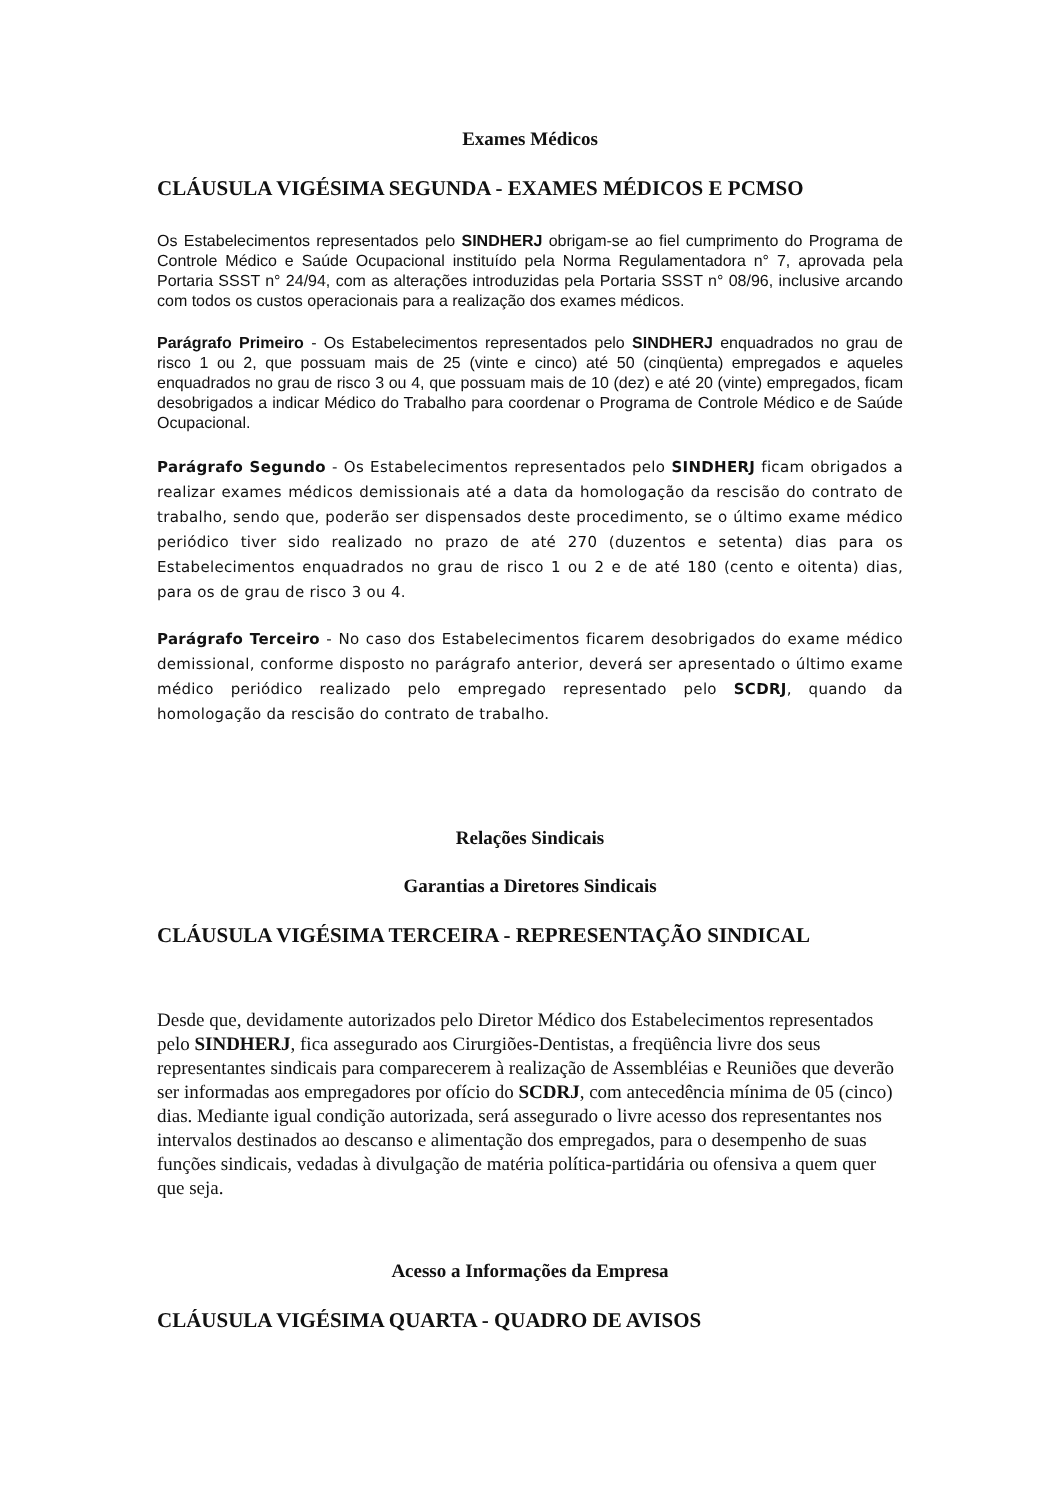Exames Médicos
CLÁUSULA VIGÉSIMA SEGUNDA - EXAMES MÉDICOS E PCMSO
Os Estabelecimentos representados pelo SINDHERJ obrigam-se ao fiel cumprimento do Programa de Controle Médico e Saúde Ocupacional instituído pela Norma Regulamentadora n° 7, aprovada pela Portaria SSST n° 24/94, com as alterações introduzidas pela Portaria SSST n° 08/96, inclusive arcando com todos os custos operacionais para a realização dos exames médicos.
Parágrafo Primeiro - Os Estabelecimentos representados pelo SINDHERJ enquadrados no grau de risco 1 ou 2, que possuam mais de 25 (vinte e cinco) até 50 (cinqüenta) empregados e aqueles enquadrados no grau de risco 3 ou 4, que possuam mais de 10 (dez) e até 20 (vinte) empregados, ficam desobrigados a indicar Médico do Trabalho para coordenar o Programa de Controle Médico e de Saúde Ocupacional.
Parágrafo Segundo - Os Estabelecimentos representados pelo SINDHERJ ficam obrigados a realizar exames médicos demissionais até a data da homologação da rescisão do contrato de trabalho, sendo que, poderão ser dispensados deste procedimento, se o último exame médico periódico tiver sido realizado no prazo de até 270 (duzentos e setenta) dias para os Estabelecimentos enquadrados no grau de risco 1 ou 2 e de até 180 (cento e oitenta) dias, para os de grau de risco 3 ou 4.
Parágrafo Terceiro - No caso dos Estabelecimentos ficarem desobrigados do exame médico demissional, conforme disposto no parágrafo anterior, deverá ser apresentado o último exame médico periódico realizado pelo empregado representado pelo SCDRJ, quando da homologação da rescisão do contrato de trabalho.
Relações Sindicais
Garantias a Diretores Sindicais
CLÁUSULA VIGÉSIMA TERCEIRA - REPRESENTAÇÃO SINDICAL
Desde que, devidamente autorizados pelo Diretor Médico dos Estabelecimentos representados pelo SINDHERJ, fica assegurado aos Cirurgiões-Dentistas, a freqüência livre dos seus representantes sindicais para comparecerem à realização de Assembléias e Reuniões que deverão ser informadas aos empregadores por ofício do SCDRJ, com antecedência mínima de 05 (cinco) dias. Mediante igual condição autorizada, será assegurado o livre acesso dos representantes nos intervalos destinados ao descanso e alimentação dos empregados, para o desempenho de suas funções sindicais, vedadas à divulgação de matéria política-partidária ou ofensiva a quem quer que seja.
Acesso a Informações da Empresa
CLÁUSULA VIGÉSIMA QUARTA - QUADRO DE AVISOS